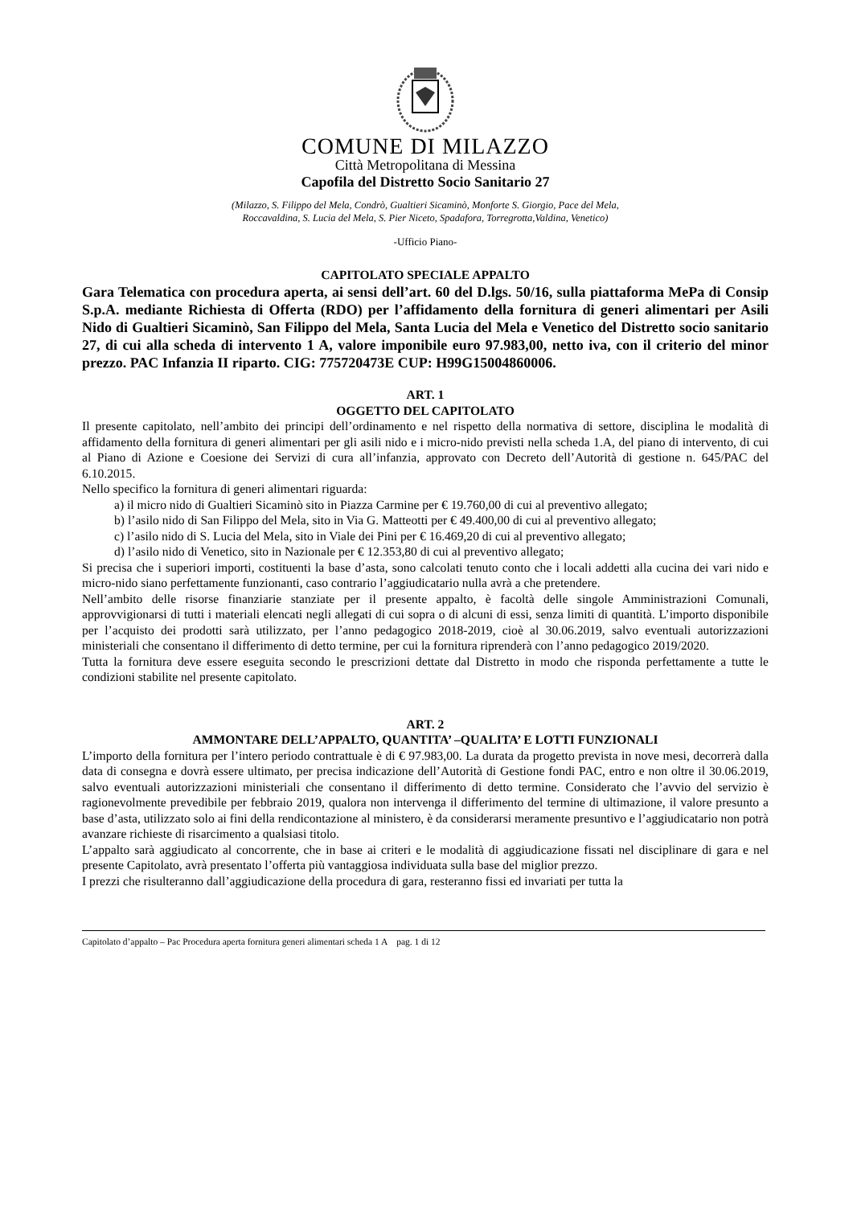COMUNE DI MILAZZO
Città Metropolitana di Messina
Capofila del Distretto Socio Sanitario 27
(Milazzo, S. Filippo del Mela, Condrò, Gualtieri Sicaminò, Monforte S. Giorgio, Pace del Mela,
Roccavaldina, S. Lucia del Mela, S. Pier Niceto, Spadafora, Torregrotta,Valdina, Venetico)
-Ufficio Piano-
CAPITOLATO SPECIALE APPALTO
Gara Telematica con procedura aperta, ai sensi dell’art. 60 del D.lgs. 50/16, sulla piattaforma MePa di Consip S.p.A. mediante Richiesta di Offerta (RDO) per l’affidamento della fornitura di generi alimentari per Asili Nido di Gualtieri Sicaminò, San Filippo del Mela, Santa Lucia del Mela e Venetico del Distretto socio sanitario 27, di cui alla scheda di intervento 1 A, valore imponibile euro 97.983,00, netto iva, con il criterio del minor prezzo. PAC Infanzia II riparto. CIG: 775720473E CUP: H99G15004860006.
ART. 1
OGGETTO DEL CAPITOLATO
Il presente capitolato, nell’ambito dei principi dell’ordinamento e nel rispetto della normativa di settore, disciplina le modalità di affidamento della fornitura di generi alimentari per gli asili nido e i micro-nido previsti nella scheda 1.A, del piano di intervento, di cui al Piano di Azione e Coesione dei Servizi di cura all’infanzia, approvato con Decreto dell’Autorità di gestione n. 645/PAC del 6.10.2015.
Nello specifico la fornitura di generi alimentari riguarda:
a) il micro nido di Gualtieri Sicaminò sito in Piazza Carmine per € 19.760,00 di cui al preventivo allegato;
b) l’asilo nido di San Filippo del Mela, sito in Via G. Matteotti per € 49.400,00 di cui al preventivo allegato;
c) l’asilo nido di S. Lucia del Mela, sito in Viale dei Pini per € 16.469,20 di cui al preventivo allegato;
d) l’asilo nido di Venetico, sito in Nazionale per € 12.353,80 di cui al preventivo allegato;
Si precisa che i superiori importi, costituenti la base d’asta, sono calcolati tenuto conto che i locali addetti alla cucina dei vari nido e micro-nido siano perfettamente funzionanti, caso contrario l’aggiudicatario nulla avrà a che pretendere.
Nell’ambito delle risorse finanziarie stanziate per il presente appalto, è facoltà delle singole Amministrazioni Comunali, approvvigionarsi di tutti i materiali elencati negli allegati di cui sopra o di alcuni di essi, senza limiti di quantità. L’importo disponibile per l’acquisto dei prodotti sarà utilizzato, per l’anno pedagogico 2018-2019, cioè al 30.06.2019, salvo eventuali autorizzazioni ministeriali che consentano il differimento di detto termine, per cui la fornitura riprenderà con l’anno pedagogico 2019/2020.
Tutta la fornitura deve essere eseguita secondo le prescrizioni dettate dal Distretto in modo che risponda perfettamente a tutte le condizioni stabilite nel presente capitolato.
ART. 2
AMMONTARE DELL’APPALTO, QUANTITA’ –QUALITA’ E LOTTI FUNZIONALI
L’importo della fornitura per l’intero periodo contrattuale è di € 97.983,00. La durata da progetto prevista in nove mesi, decorrerà dalla data di consegna e dovrà essere ultimato, per precisa indicazione dell’Autorità di Gestione fondi PAC, entro e non oltre il 30.06.2019, salvo eventuali autorizzazioni ministeriali che consentano il differimento di detto termine. Considerato che l’avvio del servizio è ragionevolmente prevedibile per febbraio 2019, qualora non intervenga il differimento del termine di ultimazione, il valore presunto a base d’asta, utilizzato solo ai fini della rendicontazione al ministero, è da considerarsi meramente presuntivo e l’aggiudicatario non potrà avanzare richieste di risarcimento a qualsiasi titolo.
L’appalto sarà aggiudicato al concorrente, che in base ai criteri e le modalità di aggiudicazione fissati nel disciplinare di gara e nel presente Capitolato, avrà presentato l’offerta più vantaggiosa individuata sulla base del miglior prezzo.
I prezzi che risulteranno dall’aggiudicazione della procedura di gara, resteranno fissi ed invariati per tutta la
Capitolato d’appalto – Pac Procedura aperta fornitura generi alimentari scheda 1 A pag. 1 di 12